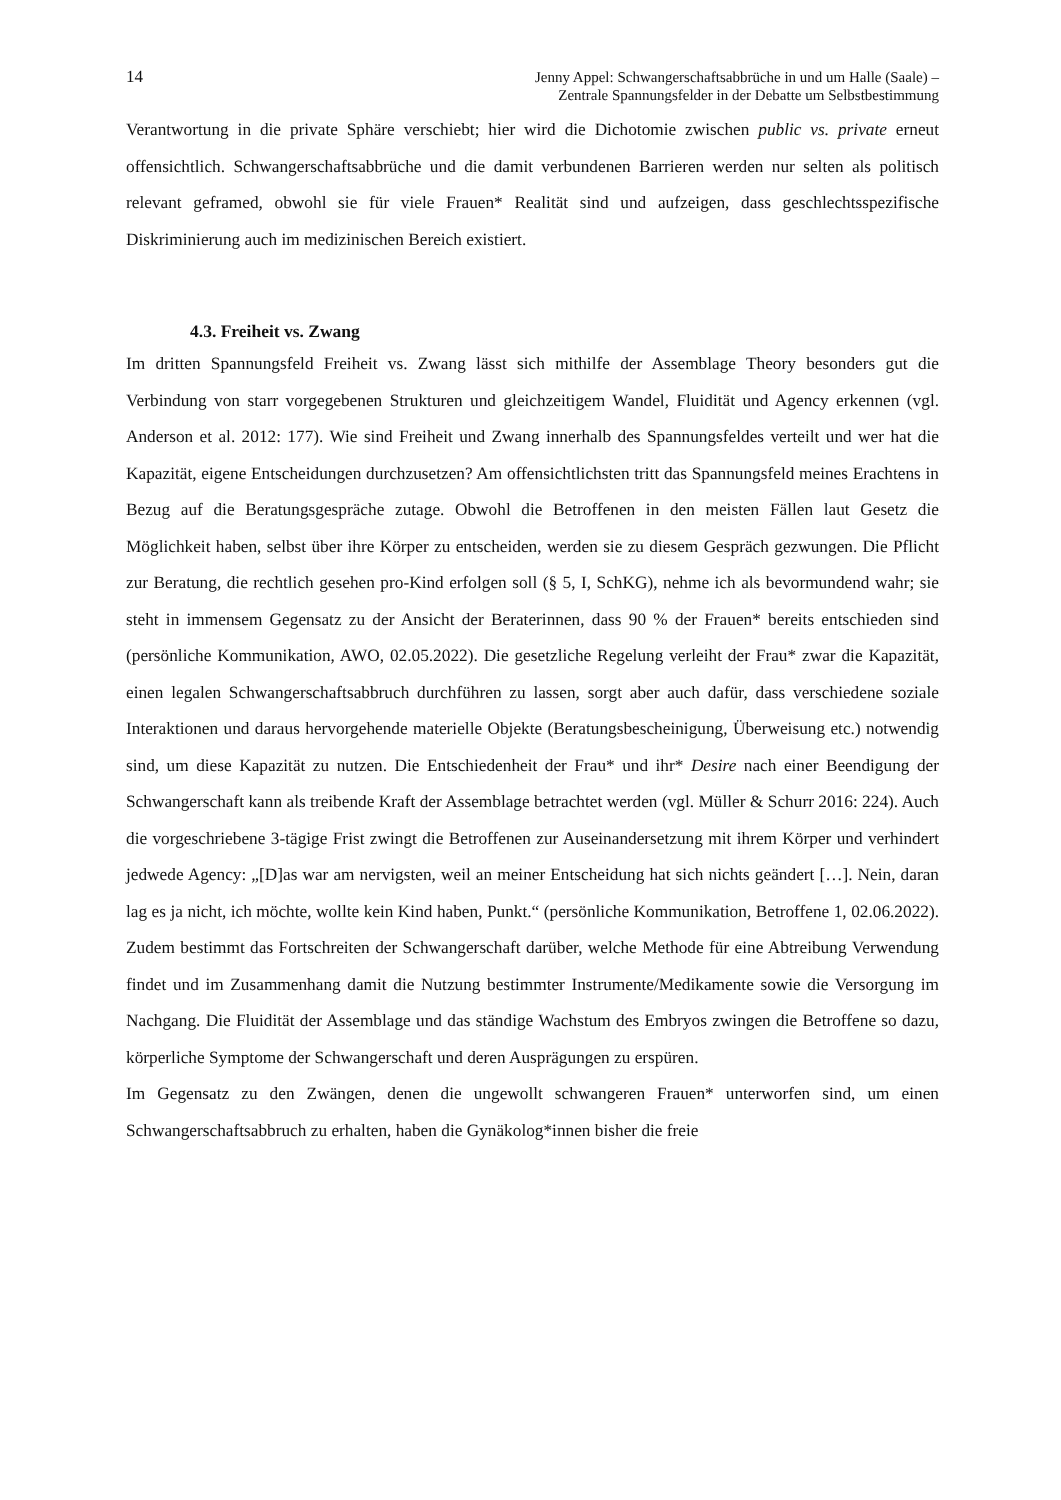14 Jenny Appel: Schwangerschaftsabbrüche in und um Halle (Saale) –
Zentrale Spannungsfelder in der Debatte um Selbstbestimmung
Verantwortung in die private Sphäre verschiebt; hier wird die Dichotomie zwischen public vs. private erneut offensichtlich. Schwangerschaftsabbrüche und die damit verbundenen Barrieren werden nur selten als politisch relevant geframed, obwohl sie für viele Frauen* Realität sind und aufzeigen, dass geschlechtsspezifische Diskriminierung auch im medizinischen Bereich existiert.
4.3. Freiheit vs. Zwang
Im dritten Spannungsfeld Freiheit vs. Zwang lässt sich mithilfe der Assemblage Theory besonders gut die Verbindung von starr vorgegebenen Strukturen und gleichzeitigem Wandel, Fluidität und Agency erkennen (vgl. Anderson et al. 2012: 177). Wie sind Freiheit und Zwang innerhalb des Spannungsfeldes verteilt und wer hat die Kapazität, eigene Entscheidungen durchzusetzen? Am offensichtlichsten tritt das Spannungsfeld meines Erachtens in Bezug auf die Beratungsgespräche zutage. Obwohl die Betroffenen in den meisten Fällen laut Gesetz die Möglichkeit haben, selbst über ihre Körper zu entscheiden, werden sie zu diesem Gespräch gezwungen. Die Pflicht zur Beratung, die rechtlich gesehen pro-Kind erfolgen soll (§ 5, I, SchKG), nehme ich als bevormundend wahr; sie steht in immensem Gegensatz zu der Ansicht der Beraterinnen, dass 90 % der Frauen* bereits entschieden sind (persönliche Kommunikation, AWO, 02.05.2022). Die gesetzliche Regelung verleiht der Frau* zwar die Kapazität, einen legalen Schwangerschaftsabbruch durchführen zu lassen, sorgt aber auch dafür, dass verschiedene soziale Interaktionen und daraus hervorgehende materielle Objekte (Beratungsbescheinigung, Überweisung etc.) notwendig sind, um diese Kapazität zu nutzen. Die Entschiedenheit der Frau* und ihr* Desire nach einer Beendigung der Schwangerschaft kann als treibende Kraft der Assemblage betrachtet werden (vgl. Müller & Schurr 2016: 224). Auch die vorgeschriebene 3-tägige Frist zwingt die Betroffenen zur Auseinandersetzung mit ihrem Körper und verhindert jedwede Agency: „[D]as war am nervigsten, weil an meiner Entscheidung hat sich nichts geändert […]. Nein, daran lag es ja nicht, ich möchte, wollte kein Kind haben, Punkt.“ (persönliche Kommunikation, Betroffene 1, 02.06.2022). Zudem bestimmt das Fortschreiten der Schwangerschaft darüber, welche Methode für eine Abtreibung Verwendung findet und im Zusammenhang damit die Nutzung bestimmter Instrumente/Medikamente sowie die Versorgung im Nachgang. Die Fluidität der Assemblage und das ständige Wachstum des Embryos zwingen die Betroffene so dazu, körperliche Symptome der Schwangerschaft und deren Ausprägungen zu erspüren.
Im Gegensatz zu den Zwängen, denen die ungewollt schwangeren Frauen* unterworfen sind, um einen Schwangerschaftsabbruch zu erhalten, haben die Gynäkolog*innen bisher die freie